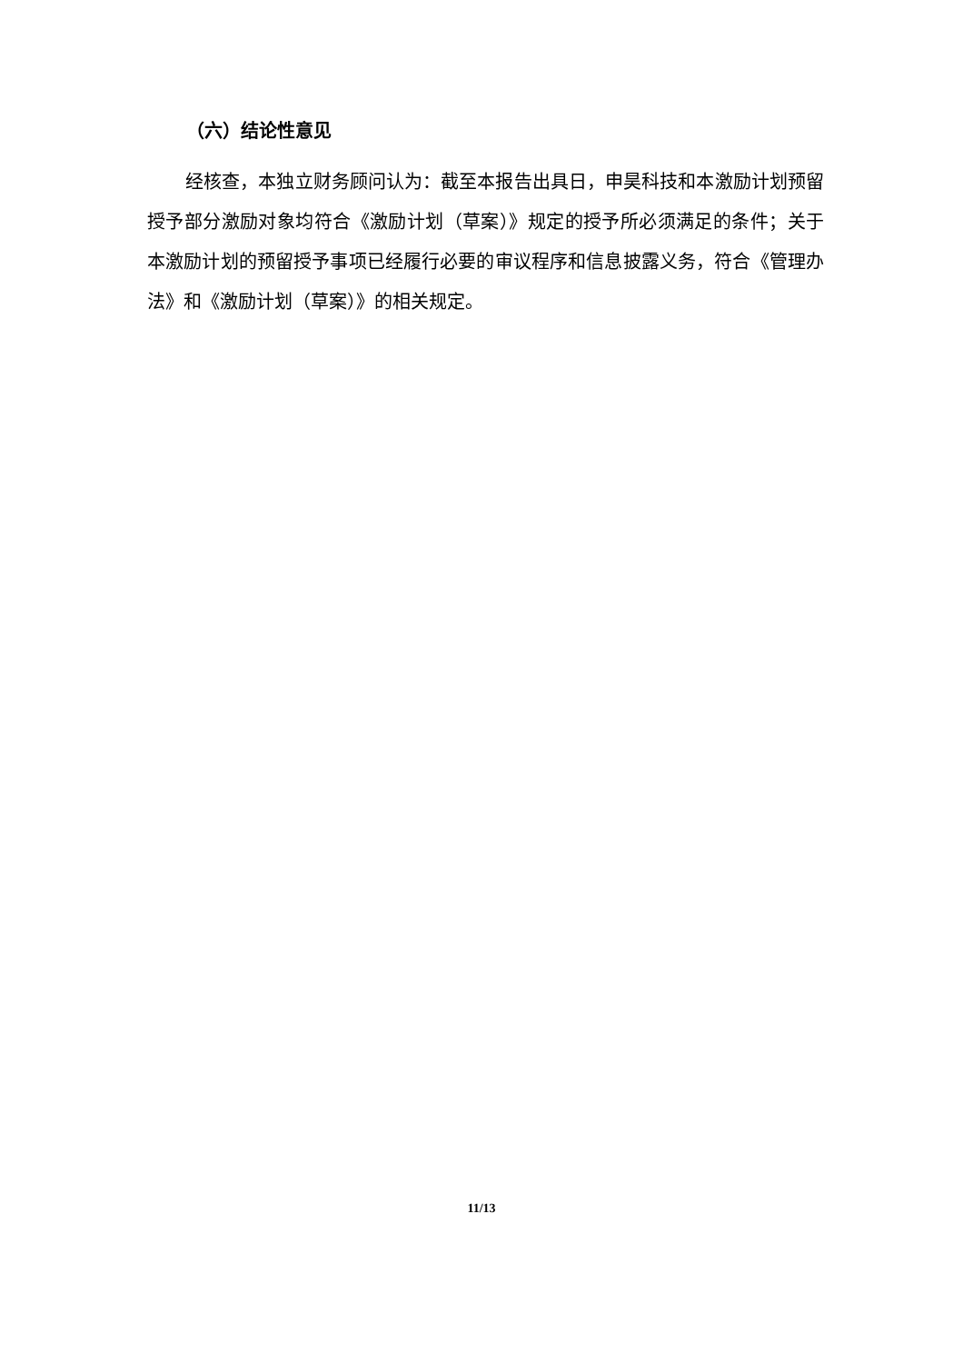（六）结论性意见
经核查，本独立财务顾问认为：截至本报告出具日，申昊科技和本激励计划预留授予部分激励对象均符合《激励计划（草案）》规定的授予所必须满足的条件；关于本激励计划的预留授予事项已经履行必要的审议程序和信息披露义务，符合《管理办法》和《激励计划（草案）》的相关规定。
11/13